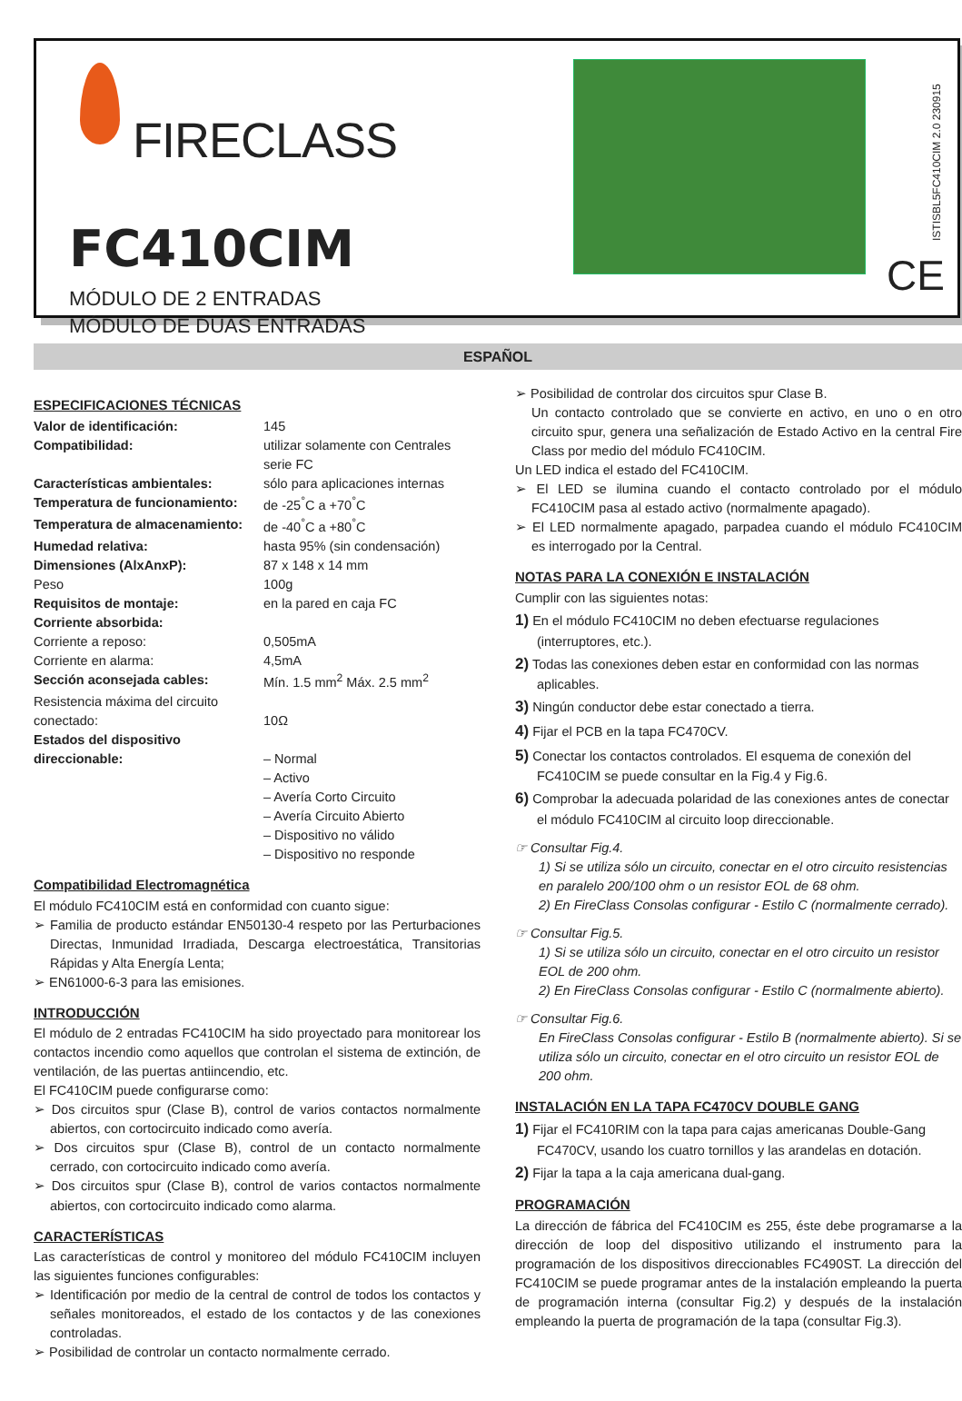FIRECLASS
FC410CIM
MÓDULO DE 2 ENTRADAS
MÓDULO DE DUAS ENTRADAS
ISTISBL5FC410CIM 2.0 230915
CE
ESPAÑOL
ESPECIFICACIONES TÉCNICAS
Valor de identificación: 145 Compatibilidad: utilizar solamente con Centrales serie FC Características ambientales: sólo para aplicaciones internas Temperatura de funcionamiento: de -25<sup>°</sup>C a +70<sup>°</sup>C Temperatura de almacenamiento: de -40<sup>°</sup>C a +80<sup>°</sup>C Humedad relativa: hasta 95% (sin condensación) Dimensiones (AlxAnxP): 87 x 148 x 14 mm Peso 100g Requisitos de montaje: en la pared en caja FC Corriente absorbida: Corriente a reposo: 0,505mA Corriente en alarma: 4,5mA Sección aconsejada cables: Mín. 1.5 mm<sup>2</sup> Máx. 2.5 mm<sup>2</sup> Resistencia máxima del circuito conectado:
10Ω Estados del dispositivo direccionable:
– Normal
– Activo
– Avería Corto Circuito
– Avería Circuito Abierto
– Dispositivo no válido
– Dispositivo no responde
Compatibilidad Electromagnética
El módulo FC410CIM está en conformidad con cuanto sigue:
➢ Familia de producto estándar EN50130-4 respeto por las Perturbaciones Directas, Inmunidad Irradiada, Descarga electroestática, Transitorias Rápidas y Alta Energía Lenta;
➢ EN61000-6-3 para las emisiones.
INTRODUCCIÓN
El módulo de 2 entradas FC410CIM ha sido proyectado para monitorear los contactos incendio como aquellos que controlan el sistema de extinción, de ventilación, de las puertas antiincendio, etc.
El FC410CIM puede configurarse como:
➢ Dos circuitos spur (Clase B), control de varios contactos normalmente abiertos, con cortocircuito indicado como avería.
➢ Dos circuitos spur (Clase B), control de un contacto normalmente cerrado, con cortocircuito indicado como avería.
➢ Dos circuitos spur (Clase B), control de varios contactos normalmente abiertos, con cortocircuito indicado como alarma.
CARACTERÍSTICAS
Las características de control y monitoreo del módulo FC410CIM incluyen las siguientes funciones configurables:
➢ Identificación por medio de la central de control de todos los contactos y señales monitoreados, el estado de los contactos y de las conexiones controladas.
➢ Posibilidad de controlar un contacto normalmente cerrado.
➢ Posibilidad de controlar dos circuitos spur Clase B.
Un contacto controlado que se convierte en activo, en uno o en otro circuito spur, genera una señalización de Estado Activo en la central Fire Class por medio del módulo FC410CIM.
Un LED indica el estado del FC410CIM.
➢ El LED se ilumina cuando el contacto controlado por el módulo FC410CIM pasa al estado activo (normalmente apagado).
➢ El LED normalmente apagado, parpadea cuando el módulo FC410CIM es interrogado por la Central.
NOTAS PARA LA CONEXIÓN E INSTALACIÓN
Cumplir con las siguientes notas:
1) En el módulo FC410CIM no deben efectuarse regulaciones (interruptores, etc.).
2) Todas las conexiones deben estar en conformidad con las normas aplicables.
3) Ningún conductor debe estar conectado a tierra.
4) Fijar el PCB en la tapa FC470CV.
5) Conectar los contactos controlados. El esquema de conexión del FC410CIM se puede consultar en la Fig.4 y Fig.6.
6) Comprobar la adecuada polaridad de las conexiones antes de conectar el módulo FC410CIM al circuito loop direccionable.
☞ Consultar Fig.4.
1) Si se utiliza sólo un circuito, conectar en el otro circuito resistencias en paralelo 200/100 ohm o un resistor EOL de 68 ohm.
2) En FireClass Consolas configurar - Estilo C (normalmente cerrado).
☞ Consultar Fig.5.
1) Si se utiliza sólo un circuito, conectar en el otro circuito un resistor EOL de 200 ohm.
2) En FireClass Consolas configurar - Estilo C (normalmente abierto).
☞ Consultar Fig.6.
En FireClass Consolas configurar - Estilo B (normalmente abierto). Si se utiliza sólo un circuito, conectar en el otro circuito un resistor EOL de 200 ohm.
INSTALACIÓN EN LA TAPA FC470CV DOUBLE GANG
1) Fijar el FC410RIM con la tapa para cajas americanas Double-Gang FC470CV, usando los cuatro tornillos y las arandelas en dotación.
2) Fijar la tapa a la caja americana dual-gang.
PROGRAMACIÓN
La dirección de fábrica del FC410CIM es 255, éste debe programarse a la dirección de loop del dispositivo utilizando el instrumento para la programación de los dispositivos direccionables FC490ST. La dirección del FC410CIM se puede programar antes de la instalación empleando la puerta de programación interna (consultar Fig.2) y después de la instalación empleando la puerta de programación de la tapa (consultar Fig.3).